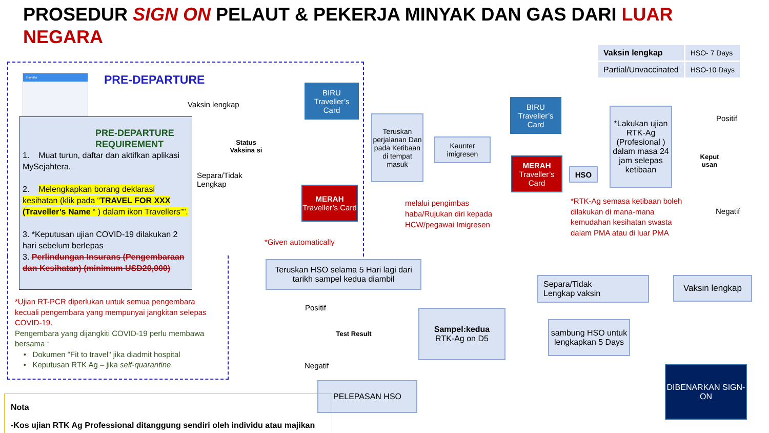PROSEDUR SIGN ON PELAUT & PEKERJA MINYAK DAN GAS DARI LUAR NEGARA
| Vaksin lengkap | HSO- 7 Days |
| Partial/Unvaccinated | HSO-10 Days |
Traveller PRE-DEPARTURE
PRE-DEPARTURE REQUIREMENT
1. Muat turun, daftar dan aktifkan aplikasi MySejahtera.
2. Melengkapkan borang deklarasi kesihatan (klik pada “TRAVEL FOR XXX (Traveller’s Name “ ) dalam ikon Travellers””.
3. *Keputusan ujian COVID-19 dilakukan 2 hari sebelum berlepas
3. Perlindungan Insurans (Pengembaraan dan Kesihatan) (minimum USD20,000)
*Ujian RT-PCR diperlukan untuk semua pengembara kecuali pengembara yang mempunyai jangkitan selepas COVID-19.
Pengembara yang dijangkiti COVID-19 perlu membawa bersama :
• Dokumen "Fit to travel" jika diadmit hospital
• Keputusan RTK Ag – jika self-quarantine
Vaksin lengkap
Separa/Tidak
Lengkap
Status Vaksina si
BIRU
Traveller’s Card
MERAH
Traveller’s Card
*Given automatically
Teruskan perjalanan Dan pada Ketibaan di tempat masuk
Kaunter imigresen
melalui pengimbas
haba/Rujukan diri kepada
HCW/pegawai Imigresen
BIRU
Traveller’s Card
MERAH
Traveller’s Card
HSO
*Lakukan ujian RTK-Ag (Profesional ) dalam masa 24 jam selepas ketibaan
*RTK-Ag semasa ketibaan boleh
dilakukan di mana-mana
kemudahan kesihatan swasta
dalam PMA atau di luar PMA
Keput usan
Positif
Negatif
Teruskan HSO selama 5 Hari lagi dari tarikh sampel kedua diambil
Separa/Tidak
Lengkap vaksin
Vaksin lengkap
Positif
Test Result
Negatif
Sampel:kedua
RTK-Ag on D5
sambung HSO untuk lengkapkan 5 Days
PELEPASAN HSO
DIBENARKAN SIGN-ON
Nota
-Kos ujian RTK Ag Professional ditanggung sendiri oleh individu atau majikan